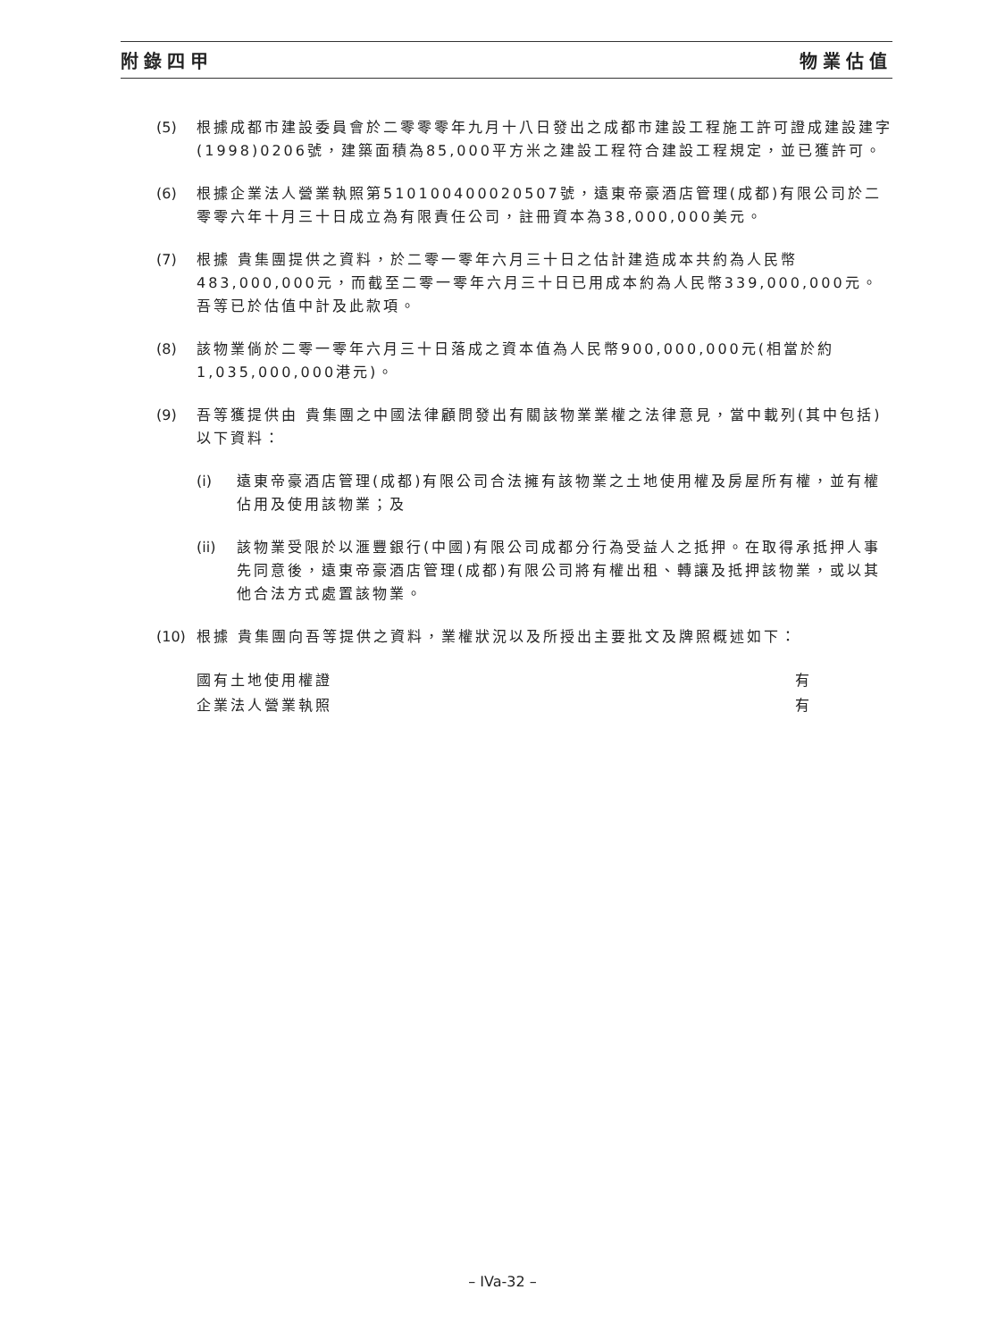附錄四甲 物業估值
(5) 根據成都市建設委員會於二零零零年九月十八日發出之成都市建設工程施工許可證成建設建字(1998)0206號，建築面積為85,000平方米之建設工程符合建設工程規定，並已獲許可。
(6) 根據企業法人營業執照第510100400020507號，遠東帝豪酒店管理(成都)有限公司於二零零六年十月三十日成立為有限責任公司，註冊資本為38,000,000美元。
(7) 根據 貴集團提供之資料，於二零一零年六月三十日之估計建造成本共約為人民幣483,000,000元，而截至二零一零年六月三十日已用成本約為人民幣339,000,000元。吾等已於估值中計及此款項。
(8) 該物業倘於二零一零年六月三十日落成之資本值為人民幣900,000,000元(相當於約1,035,000,000港元)。
(9) 吾等獲提供由 貴集團之中國法律顧問發出有關該物業業權之法律意見，當中載列(其中包括)以下資料：
(i) 遠東帝豪酒店管理(成都)有限公司合法擁有該物業之土地使用權及房屋所有權，並有權佔用及使用該物業；及
(ii)
該物業受限於以滙豐銀行(中國)有限公司成都分行為受益人之抵押。在取得承抵押人事先同意後，遠東帝豪酒店管理(成都)有限公司將有權出租、轉讓及抵押該物業，或以其他合法方式處置該物業。
(10)
根據 貴集團向吾等提供之資料，業權狀況以及所授出主要批文及牌照概述如下：
| 國有土地使用權證 | 有 |
| 企業法人營業執照 | 有 |
– IVa-32 –